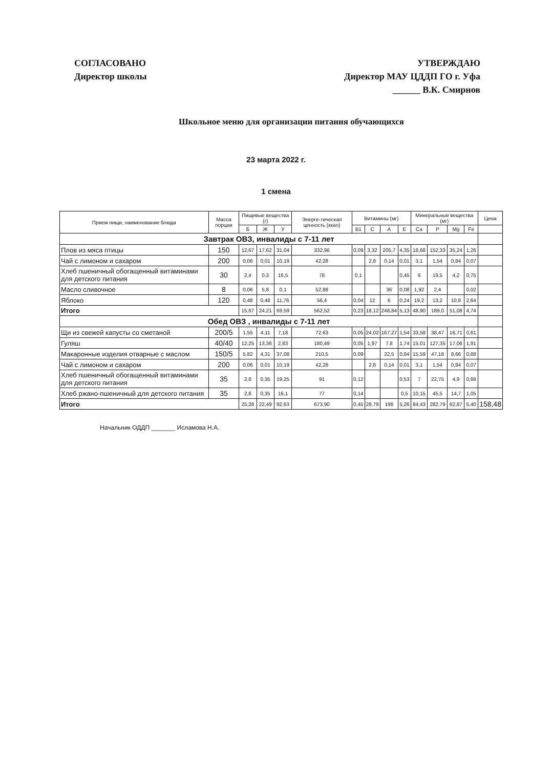СОГЛАСОВАНО
Директор школы
УТВЕРЖДАЮ
Директор МАУ ЦДДП ГО г. Уфа
______ В.К. Смирнов
Школьное меню для организации питания обучающихся
23 марта 2022 г.
1 смена
| Прием пищи, наименование блюда | Масса порции | Пищевые вещества (г) | | | Энерге-тическая ценность (ккал) | Витамины (мг) | | | | Минеральные вещества (мг) | | | | Цена |
| --- | --- | --- | --- | --- | --- | --- | --- | --- | --- | --- | --- | --- | --- | --- |
| | | Б | Ж | У | | В1 | С | А | Е | Са | Р | Mg | Fe | |
| Завтрак ОВЗ, инвалиды с 7-11 лет | | | | | | | | | | | | | | |
| Плов из мяса птицы | 150 | 12,67 | 17,62 | 31,04 | 332,96 | 0,09 | 3,32 | 205,7 | 4,35 | 18,68 | 152,33 | 35,24 | 1,26 | |
| Чай с лимоном и сахаром | 200 | 0,06 | 0,01 | 10,19 | 42,28 | | 2,8 | 0,14 | 0,01 | 3,1 | 1,54 | 0,84 | 0,07 | |
| Хлеб пшеничный обогащенный витаминами для детского питания | 30 | 2,4 | 0,3 | 16,5 | 78 | 0,1 | | | 0,45 | 6 | 19,5 | 4,2 | 0,75 | |
| Масло сливочное | 8 | 0,06 | 5,8 | 0,1 | 52,88 | | | 36 | 0,08 | 1,92 | 2,4 | | 0,02 | |
| Яблоко | 120 | 0,48 | 0,48 | 11,76 | 56,4 | 0,04 | 12 | 6 | 0,24 | 19,2 | 13,2 | 10,8 | 2,64 | |
| Итого | | 15,67 | 24,21 | 69,59 | 562,52 | 0,23 | 18,12 | 248,84 | 5,13 | 48,90 | 189,0 | 51,08 | 4,74 | |
| Обед ОВЗ , инвалиды с 7-11 лет | | | | | | | | | | | | | | |
| Щи из свежей капусты со сметаной | 200/5 | 1,55 | 4,11 | 7,18 | 72,63 | 0,05 | 24,02 | 167,27 | 1,54 | 33,58 | 38,47 | 16,71 | 0,61 | |
| Гуляш | 40/40 | 12,25 | 13,36 | 2,83 | 180,49 | 0,05 | 1,97 | 7,8 | 1,74 | 15,01 | 127,35 | 17,06 | 1,91 | |
| Макаронные изделия отварные с маслом | 150/5 | 5,82 | 4,31 | 37,08 | 210,5 | 0,09 | | 22,5 | 0,84 | 15,59 | 47,18 | 8,66 | 0,88 | |
| Чай с лимоном и сахаром | 200 | 0,06 | 0,01 | 10,19 | 42,28 | | 2,8 | 0,14 | 0,01 | 3,1 | 1,54 | 0,84 | 0,07 | |
| Хлеб пшеничный обогащенный витаминами для детского питания | 35 | 2,8 | 0,35 | 19,25 | 91 | 0,12 | | | 0,53 | 7 | 22,75 | 4,9 | 0,88 | |
| Хлеб ржано-пшеничный для детского питания | 35 | 2,8 | 0,35 | 16,1 | 77 | 0,14 | | | 0,5 | 10,15 | 45,5 | 14,7 | 1,05 | |
| Итого | | 25,28 | 22,49 | 92,63 | 673,90 | 0,45 | 28,79 | 198 | 5,26 | 84,43 | 282,79 | 62,87 | 5,40 | 158,48 |
Начальник ОДДП _______ Исламова Н.А.